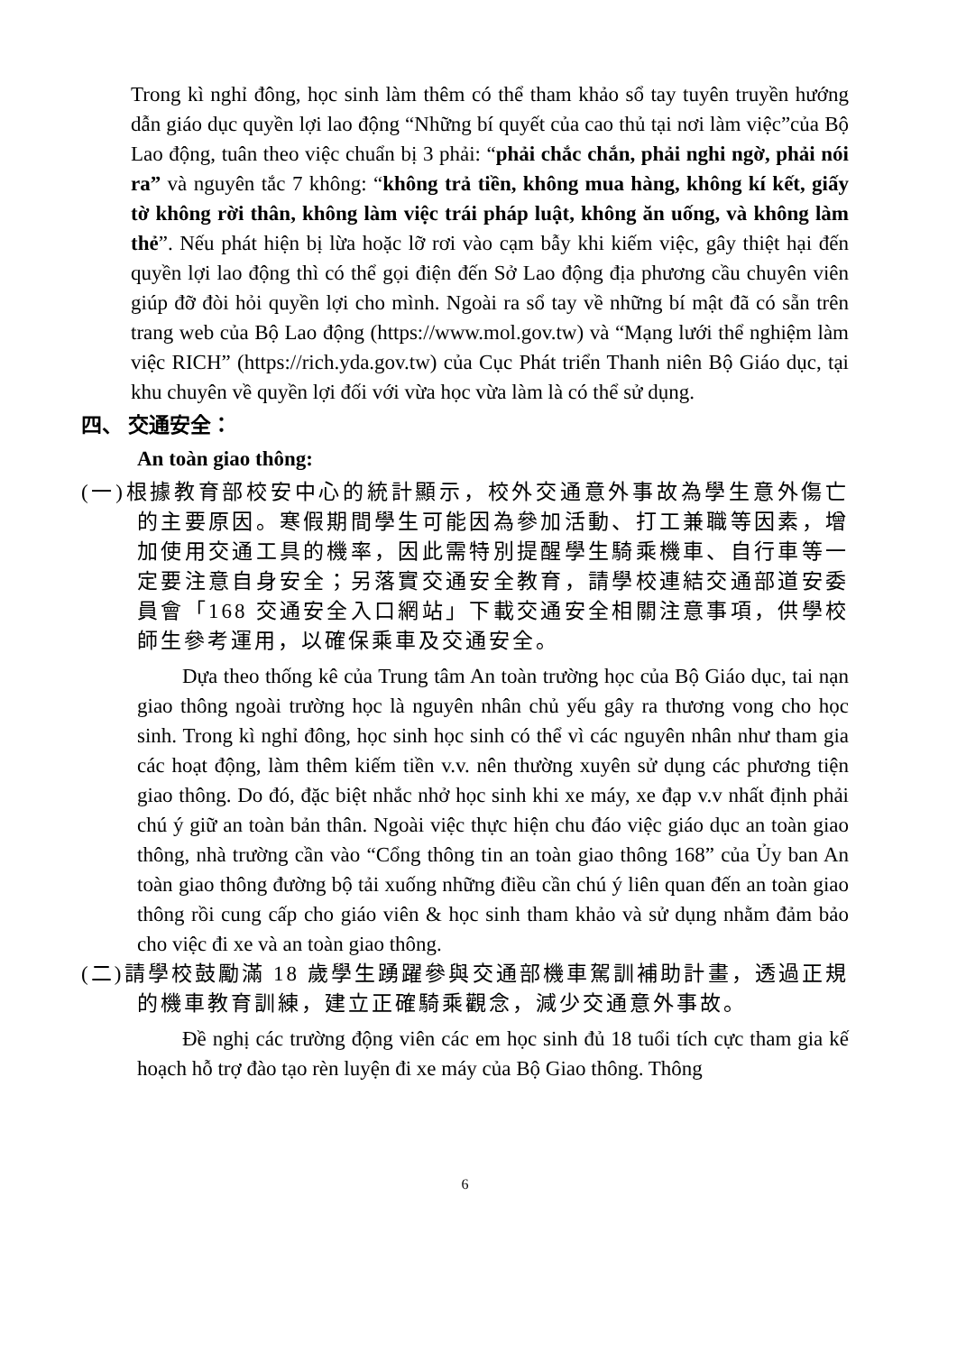Trong kì nghỉ đông, học sinh làm thêm có thể tham khảo sổ tay tuyên truyền hướng dẫn giáo dục quyền lợi lao động “Những bí quyết của cao thủ tại nơi làm việc”của Bộ Lao động, tuân theo việc chuẩn bị 3 phải: “phải chắc chắn, phải nghi ngờ, phải nói ra” và nguyên tắc 7 không: “không trả tiền, không mua hàng, không kí kết, giấy tờ không rời thân, không làm việc trái pháp luật, không ăn uống, và không làm thẻ”. Nếu phát hiện bị lừa hoặc lỡ rơi vào cạm bẫy khi kiếm việc, gây thiệt hại đến quyền lợi lao động thì có thể gọi điện đến Sở Lao động địa phương cầu chuyên viên giúp đỡ đòi hỏi quyền lợi cho mình. Ngoài ra sổ tay về những bí mật đã có sẵn trên trang web của Bộ Lao động (https://www.mol.gov.tw) và “Mạng lưới thể nghiệm làm việc RICH” (https://rich.yda.gov.tw) của Cục Phát triển Thanh niên Bộ Giáo dục, tại khu chuyên về quyền lợi đối với vừa học vừa làm là có thể sử dụng.
四、 交通安全：
An toàn giao thông:
(一)根據教育部校安中心的統計顯示，校外交通意外事故為學生意外傷亡的主要原因。寒假期間學生可能因為參加活動、打工兼職等因素，增加使用交通工具的機率，因此需特別提醒學生騎乘機車、自行車等一定要注意自身安全；另落實交通安全教育，請學校連結交通部道安委員會「168 交通安全入口網站」下載交通安全相關注意事項，供學校師生參考運用，以確保乘車及交通安全。
Dựa theo thống kê của Trung tâm An toàn trường học của Bộ Giáo dục, tai nạn giao thông ngoài trường học là nguyên nhân chủ yếu gây ra thương vong cho học sinh. Trong kì nghỉ đông, học sinh học sinh có thể vì các nguyên nhân như tham gia các hoạt động, làm thêm kiếm tiền v.v. nên thường xuyên sử dụng các phương tiện giao thông. Do đó, đặc biệt nhắc nhở học sinh khi xe máy, xe đạp v.v nhất định phải chú ý giữ an toàn bản thân. Ngoài việc thực hiện chu đáo việc giáo dục an toàn giao thông, nhà trường cần vào “Cổng thông tin an toàn giao thông 168” của Ủy ban An toàn giao thông đường bộ tải xuống những điều cần chú ý liên quan đến an toàn giao thông rồi cung cấp cho giáo viên & học sinh tham khảo và sử dụng nhằm đảm bảo cho việc đi xe và an toàn giao thông.
(二)請學校鼓勵滿 18 歲學生踴躍參與交通部機車駕訓補助計畫，透過正規的機車教育訓練，建立正確騎乘觀念，減少交通意外事故。
Đề nghị các trường động viên các em học sinh đủ 18 tuổi tích cực tham gia kế hoạch hỗ trợ đào tạo rèn luyện đi xe máy của Bộ Giao thông. Thông
6